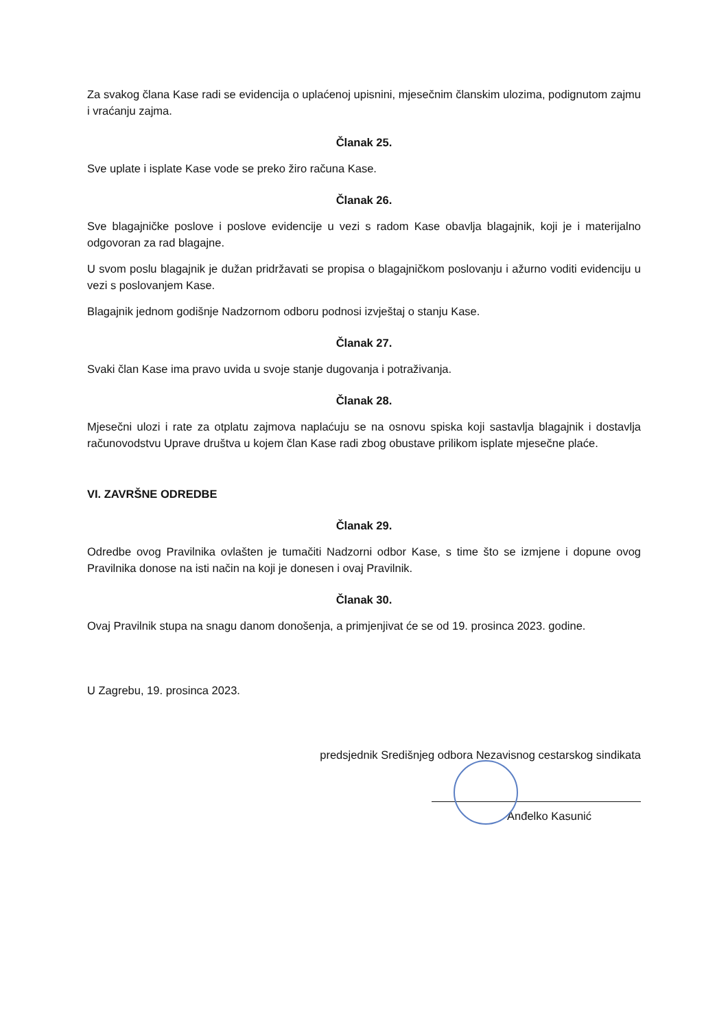Za svakog člana Kase radi se evidencija o uplaćenoj upisnini, mjesečnim članskim ulozima, podignutom zajmu i vraćanju zajma.
Članak 25.
Sve uplate i isplate Kase vode se preko žiro računa Kase.
Članak 26.
Sve blagajničke poslove i poslove evidencije u vezi s radom Kase obavlja blagajnik, koji je i materijalno odgovoran za rad blagajne.
U svom poslu blagajnik je dužan pridržavati se propisa o blagajničkom poslovanju i ažurno voditi evidenciju u vezi s poslovanjem Kase.
Blagajnik jednom godišnje Nadzornom odboru podnosi izvještaj o stanju Kase.
Članak 27.
Svaki član Kase ima pravo uvida u svoje stanje dugovanja i potraživanja.
Članak 28.
Mjesečni ulozi i rate za otplatu zajmova naplaćuju se na osnovu spiska koji sastavlja blagajnik i dostavlja računovodstvu Uprave društva u kojem član Kase radi zbog obustave prilikom isplate mjesečne plaće.
VI. ZAVRŠNE ODREDBE
Članak 29.
Odredbe ovog Pravilnika ovlašten je tumačiti Nadzorni odbor Kase, s time što se izmjene i dopune ovog Pravilnika donose na isti način na koji je donesen i ovaj Pravilnik.
Članak 30.
Ovaj Pravilnik stupa na snagu danom donošenja, a primjenjivat će se od 19. prosinca 2023. godine.
U Zagrebu, 19. prosinca 2023.
predsjednik Središnjeg odbora Nezavisnog cestarskog sindikata
Anđelko Kasunić